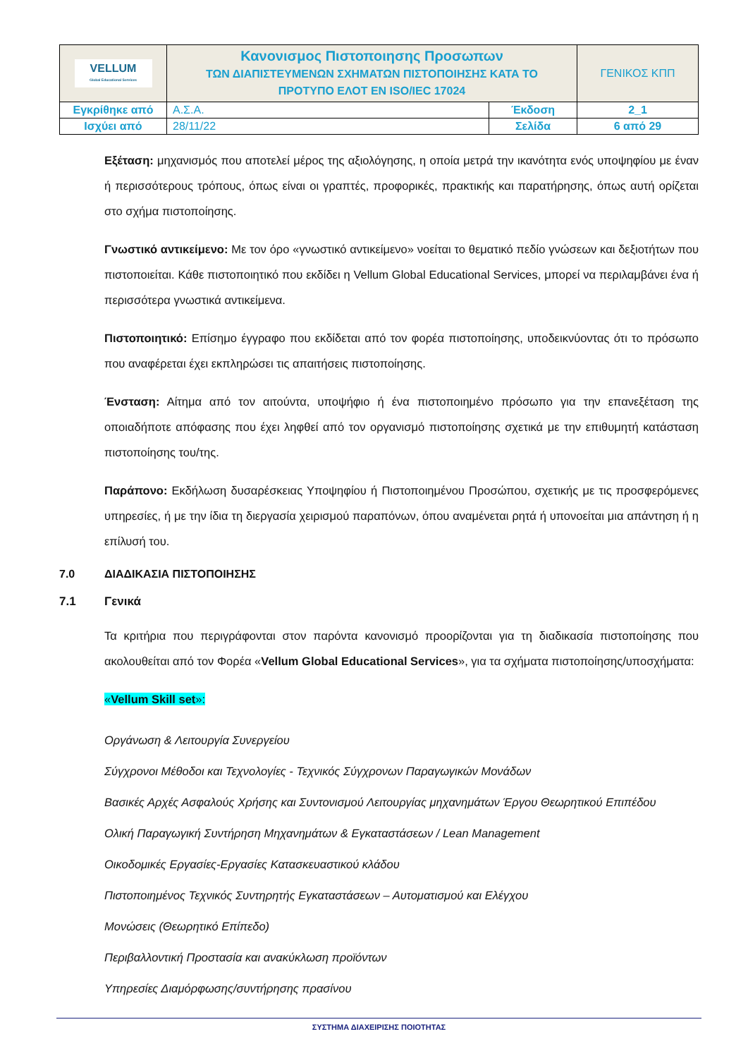| VELLUM Global Educational Services | Κανονισμος Πιστοποιησης Προσωπων ΤΩΝ ΔΙΑΠΙΣΤΕΥΜΕΝΩΝ ΣΧΗΜΑΤΩΝ ΠΙΣΤΟΠΟΙΗΣΗΣ ΚΑΤΑ ΤΟ ΠΡΟΤΥΠΟ ΕΛΟΤ ΕΝ ISO/IEC 17024 | | ΓΕΝΙΚΟΣ ΚΠΠ |
| Εγκρίθηκε από | Α.Σ.Α. | Έκδοση | 2_1 |
| Ισχύει από | 28/11/22 | Σελίδα | 6 από 29 |
Εξέταση: μηχανισμός που αποτελεί μέρος της αξιολόγησης, η οποία μετρά την ικανότητα ενός υποψηφίου με έναν ή περισσότερους τρόπους, όπως είναι οι γραπτές, προφορικές, πρακτικής και παρατήρησης, όπως αυτή ορίζεται στο σχήμα πιστοποίησης.
Γνωστικό αντικείμενο: Με τον όρο «γνωστικό αντικείμενο» νοείται το θεματικό πεδίο γνώσεων και δεξιοτήτων που πιστοποιείται. Κάθε πιστοποιητικό που εκδίδει η Vellum Global Educational Services, μπορεί να περιλαμβάνει ένα ή περισσότερα γνωστικά αντικείμενα.
Πιστοποιητικό: Επίσημο έγγραφο που εκδίδεται από τον φορέα πιστοποίησης, υποδεικνύοντας ότι το πρόσωπο που αναφέρεται έχει εκπληρώσει τις απαιτήσεις πιστοποίησης.
Ένσταση: Αίτημα από τον αιτούντα, υποψήφιο ή ένα πιστοποιημένο πρόσωπο για την επανεξέταση της οποιαδήποτε απόφασης που έχει ληφθεί από τον οργανισμό πιστοποίησης σχετικά με την επιθυμητή κατάσταση πιστοποίησης του/της.
Παράπονο: Εκδήλωση δυσαρέσκειας Υποψηφίου ή Πιστοποιημένου Προσώπου, σχετικής με τις προσφερόμενες υπηρεσίες, ή με την ίδια τη διεργασία χειρισμού παραπόνων, όπου αναμένεται ρητά ή υπονοείται μια απάντηση ή η επίλυσή του.
7.0 ΔΙΑΔΙΚΑΣΙΑ ΠΙΣΤΟΠΟΙΗΣΗΣ
7.1 Γενικά
Τα κριτήρια που περιγράφονται στον παρόντα κανονισμό προορίζονται για τη διαδικασία πιστοποίησης που ακολουθείται από τον Φορέα «Vellum Global Educational Services», για τα σχήματα πιστοποίησης/υποσχήματα:
«Vellum Skill set»:
Οργάνωση & Λειτουργία Συνεργείου
Σύγχρονοι Μέθοδοι και Τεχνολογίες - Τεχνικός Σύγχρονων Παραγωγικών Μονάδων
Βασικές Αρχές Ασφαλούς Χρήσης και Συντονισμού Λειτουργίας μηχανημάτων Έργου Θεωρητικού Επιπέδου
Ολική Παραγωγική Συντήρηση Μηχανημάτων & Εγκαταστάσεων / Lean Management
Οικοδομικές Εργασίες-Εργασίες Κατασκευαστικού κλάδου
Πιστοποιημένος Τεχνικός Συντηρητής Εγκαταστάσεων – Αυτοματισμού και Ελέγχου
Μονώσεις (Θεωρητικό Επίπεδο)
Περιβαλλοντική Προστασία και ανακύκλωση προϊόντων
Υπηρεσίες Διαμόρφωσης/συντήρησης πρασίνου
ΣΥΣΤΗΜΑ ΔΙΑΧΕΙΡΙΣΗΣ ΠΟΙΟΤΗΤΑΣ